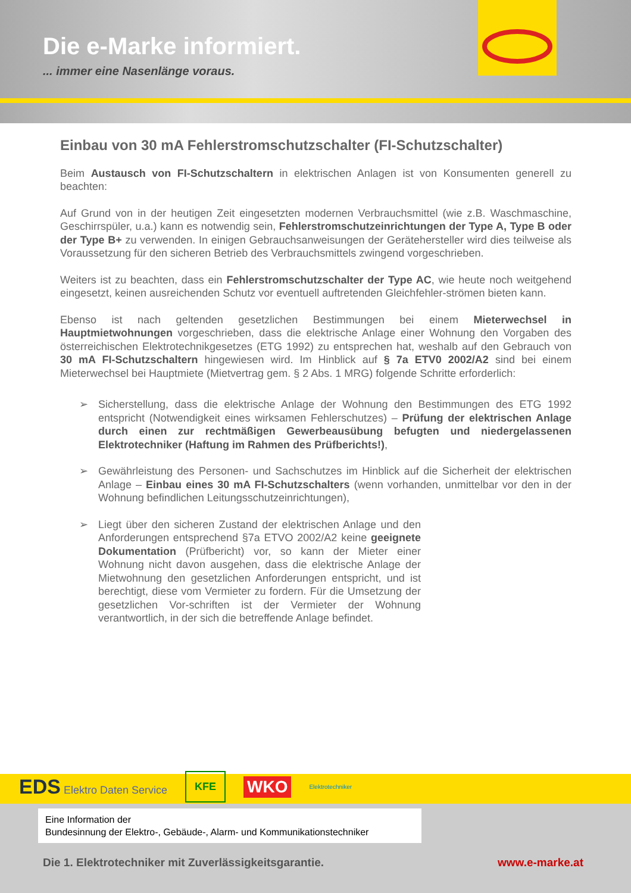Die e-Marke informiert.
... immer eine Nasenlänge voraus.
Einbau von 30 mA Fehlerstromschutzschalter (FI-Schutzschalter)
Beim Austausch von FI-Schutzschaltern in elektrischen Anlagen ist von Konsumenten generell zu beachten:
Auf Grund von in der heutigen Zeit eingesetzten modernen Verbrauchsmittel (wie z.B. Waschmaschine, Geschirrspüler, u.a.) kann es notwendig sein, Fehlerstromschutzeinrichtungen der Type A, Type B oder der Type B+ zu verwenden. In einigen Gebrauchsanweisungen der Gerätehersteller wird dies teilweise als Voraussetzung für den sicheren Betrieb des Verbrauchsmittels zwingend vorgeschrieben.
Weiters ist zu beachten, dass ein Fehlerstromschutzschalter der Type AC, wie heute noch weitgehend eingesetzt, keinen ausreichenden Schutz vor eventuell auftretenden Gleichfehler-strömen bieten kann.
Ebenso ist nach geltenden gesetzlichen Bestimmungen bei einem Mieterwechsel in Hauptmietwohnungen vorgeschrieben, dass die elektrische Anlage einer Wohnung den Vorgaben des österreichischen Elektrotechnikgesetzes (ETG 1992) zu entsprechen hat, weshalb auf den Gebrauch von 30 mA FI-Schutzschaltern hingewiesen wird. Im Hinblick auf § 7a ETV0 2002/A2 sind bei einem Mieterwechsel bei Hauptmiete (Mietvertrag gem. § 2 Abs. 1 MRG) folgende Schritte erforderlich:
➢ Sicherstellung, dass die elektrische Anlage der Wohnung den Bestimmungen des ETG 1992 entspricht (Notwendigkeit eines wirksamen Fehlerschutzes) – Prüfung der elektrischen Anlage durch einen zur rechtmäßigen Gewerbeausübung befugten und niedergelassenen Elektrotechniker (Haftung im Rahmen des Prüfberichts!),
➢ Gewährleistung des Personen- und Sachschutzes im Hinblick auf die Sicherheit der elektrischen Anlage – Einbau eines 30 mA FI-Schutzschalters (wenn vorhanden, unmittelbar vor den in der Wohnung befindlichen Leitungsschutzeinrichtungen),
➢ Liegt über den sicheren Zustand der elektrischen Anlage und den Anforderungen entsprechend §7a ETVO 2002/A2 keine geeignete Dokumentation (Prüfbericht) vor, so kann der Mieter einer Wohnung nicht davon ausgehen, dass die elektrische Anlage der Mietwohnung den gesetzlichen Anforderungen entspricht, und ist berechtigt, diese vom Vermieter zu fordern. Für die Umsetzung der gesetzlichen Vor-schriften ist der Vermieter der Wohnung verantwortlich, in der sich die betreffende Anlage befindet.
EDS Elektro Daten Service KFE WKO Elektrotechniker
Eine Information der
Bundesinnung der Elektro-, Gebäude-, Alarm- und Kommunikationstechniker
Die 1. Elektrotechniker mit Zuverlässigkeitsgarantie.
www.e-marke.at